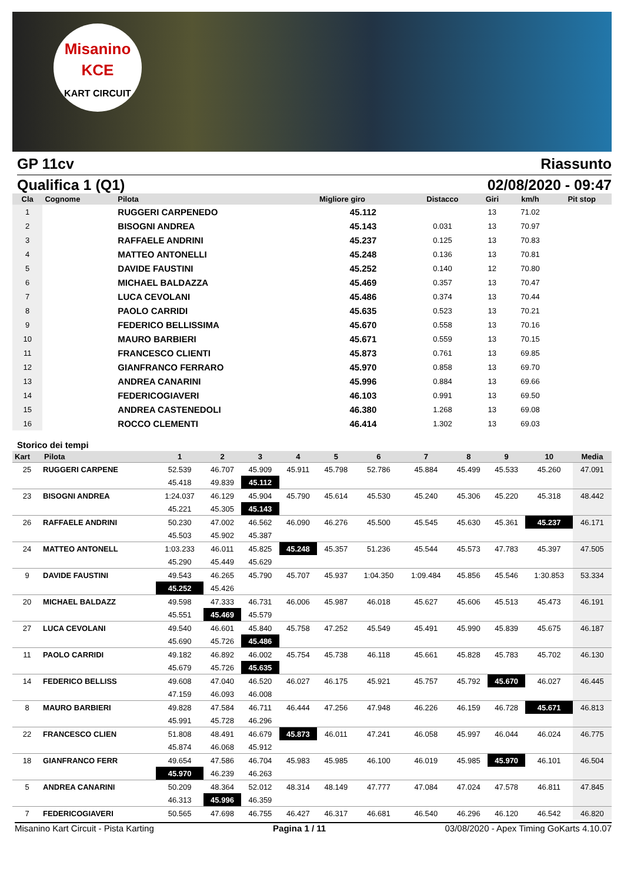Misanino
KCE
KART CIRCUIT
GP 11cv Riassunto
Qualifica 1 (Q1) 02/08/2020 - 09:47
| Cla | Cognome | Pilota | Migliore giro | Distacco | Giri | km/h | Pit stop |
| --- | --- | --- | --- | --- | --- | --- | --- |
| 1 | | RUGGERI CARPENEDO | 45.112 | | 13 | 71.02 | |
| 2 | | BISOGNI ANDREA | 45.143 | 0.031 | 13 | 70.97 | |
| 3 | | RAFFAELE ANDRINI | 45.237 | 0.125 | 13 | 70.83 | |
| 4 | | MATTEO ANTONELLI | 45.248 | 0.136 | 13 | 70.81 | |
| 5 | | DAVIDE FAUSTINI | 45.252 | 0.140 | 12 | 70.80 | |
| 6 | | MICHAEL BALDAZZA | 45.469 | 0.357 | 13 | 70.47 | |
| 7 | | LUCA CEVOLANI | 45.486 | 0.374 | 13 | 70.44 | |
| 8 | | PAOLO CARRIDI | 45.635 | 0.523 | 13 | 70.21 | |
| 9 | | FEDERICO BELLISSIMA | 45.670 | 0.558 | 13 | 70.16 | |
| 10 | | MAURO BARBIERI | 45.671 | 0.559 | 13 | 70.15 | |
| 11 | | FRANCESCO CLIENTI | 45.873 | 0.761 | 13 | 69.85 | |
| 12 | | GIANFRANCO FERRARO | 45.970 | 0.858 | 13 | 69.70 | |
| 13 | | ANDREA CANARINI | 45.996 | 0.884 | 13 | 69.66 | |
| 14 | | FEDERICOGIAVERI | 46.103 | 0.991 | 13 | 69.50 | |
| 15 | | ANDREA CASTENEDOLI | 46.380 | 1.268 | 13 | 69.08 | |
| 16 | | ROCCO CLEMENTI | 46.414 | 1.302 | 13 | 69.03 | |
Storico dei tempi
| Kart | Pilota | 1 | 2 | 3 | 4 | 5 | 6 | 7 | 8 | 9 | 10 | Media |
| --- | --- | --- | --- | --- | --- | --- | --- | --- | --- | --- | --- | --- |
| 25 | RUGGERI CARPENE | 52.539 | 46.707 | 45.909 | 45.911 | 45.798 | 52.786 | 45.884 | 45.499 | 45.533 | 45.260 | 47.091 |
| | | 45.418 | 49.839 | 45.112 | | | | | | | | |
| 23 | BISOGNI ANDREA | 1:24.037 | 46.129 | 45.904 | 45.790 | 45.614 | 45.530 | 45.240 | 45.306 | 45.220 | 45.318 | 48.442 |
| | | 45.221 | 45.305 | 45.143 | | | | | | | | |
| 26 | RAFFAELE ANDRINI | 50.230 | 47.002 | 46.562 | 46.090 | 46.276 | 45.500 | 45.545 | 45.630 | 45.361 | 45.237 | 46.171 |
| | | 45.503 | 45.902 | 45.387 | | | | | | | | |
| 24 | MATTEO ANTONELL | 1:03.233 | 46.011 | 45.825 | 45.248 | 45.357 | 51.236 | 45.544 | 45.573 | 47.783 | 45.397 | 47.505 |
| | | 45.290 | 45.449 | 45.629 | | | | | | | | |
| 9 | DAVIDE FAUSTINI | 49.543 | 46.265 | 45.790 | 45.707 | 45.937 | 1:04.350 | 1:09.484 | 45.856 | 45.546 | 1:30.853 | 53.334 |
| | | 45.252 | 45.426 | | | | | | | | | |
| 20 | MICHAEL BALDAZZ | 49.598 | 47.333 | 46.731 | 46.006 | 45.987 | 46.018 | 45.627 | 45.606 | 45.513 | 45.473 | 46.191 |
| | | 45.551 | 45.469 | 45.579 | | | | | | | | |
| 27 | LUCA CEVOLANI | 49.540 | 46.601 | 45.840 | 45.758 | 47.252 | 45.549 | 45.491 | 45.990 | 45.839 | 45.675 | 46.187 |
| | | 45.690 | 45.726 | 45.486 | | | | | | | | |
| 11 | PAOLO CARRIDI | 49.182 | 46.892 | 46.002 | 45.754 | 45.738 | 46.118 | 45.661 | 45.828 | 45.783 | 45.702 | 46.130 |
| | | 45.679 | 45.726 | 45.635 | | | | | | | | |
| 14 | FEDERICO BELLISS | 49.608 | 47.040 | 46.520 | 46.027 | 46.175 | 45.921 | 45.757 | 45.792 | 45.670 | 46.027 | 46.445 |
| | | 47.159 | 46.093 | 46.008 | | | | | | | | |
| 8 | MAURO BARBIERI | 49.828 | 47.584 | 46.711 | 46.444 | 47.256 | 47.948 | 46.226 | 46.159 | 46.728 | 45.671 | 46.813 |
| | | 45.991 | 45.728 | 46.296 | | | | | | | | |
| 22 | FRANCESCO CLIEN | 51.808 | 48.491 | 46.679 | 45.873 | 46.011 | 47.241 | 46.058 | 45.997 | 46.044 | 46.024 | 46.775 |
| | | 45.874 | 46.068 | 45.912 | | | | | | | | |
| 18 | GIANFRANCO FERR | 49.654 | 47.586 | 46.704 | 45.983 | 45.985 | 46.100 | 46.019 | 45.985 | 45.970 | 46.101 | 46.504 |
| | | 45.970 | 46.239 | 46.263 | | | | | | | | |
| 5 | ANDREA CANARINI | 50.209 | 48.364 | 52.012 | 48.314 | 48.149 | 47.777 | 47.084 | 47.024 | 47.578 | 46.811 | 47.845 |
| | | 46.313 | 45.996 | 46.359 | | | | | | | | |
| 7 | FEDERICOGIAVERI | 50.565 | 47.698 | 46.755 | 46.427 | 46.317 | 46.681 | 46.540 | 46.296 | 46.120 | 46.542 | 46.820 |
Misanino Kart Circuit - Pista Karting Pagina 1 / 11 03/08/2020 - Apex Timing GoKarts 4.10.07